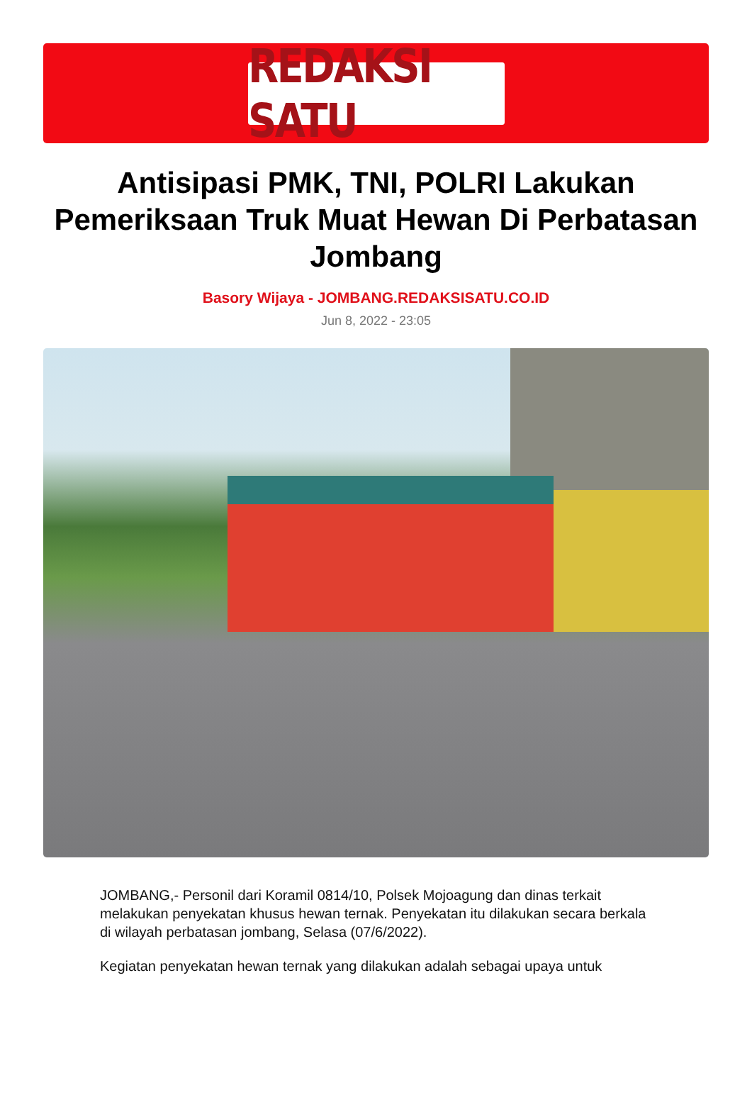REDAKSI SATU
Antisipasi PMK, TNI, POLRI Lakukan Pemeriksaan Truk Muat Hewan Di Perbatasan Jombang
Basory Wijaya - JOMBANG.REDAKSISATU.CO.ID
Jun 8, 2022 - 23:05
JOMBANG,- Personil dari Koramil 0814/10, Polsek Mojoagung dan dinas terkait melakukan penyekatan khusus hewan ternak. Penyekatan itu dilakukan secara berkala di wilayah perbatasan jombang, Selasa (07/6/2022).
Kegiatan penyekatan hewan ternak yang dilakukan adalah sebagai upaya untuk